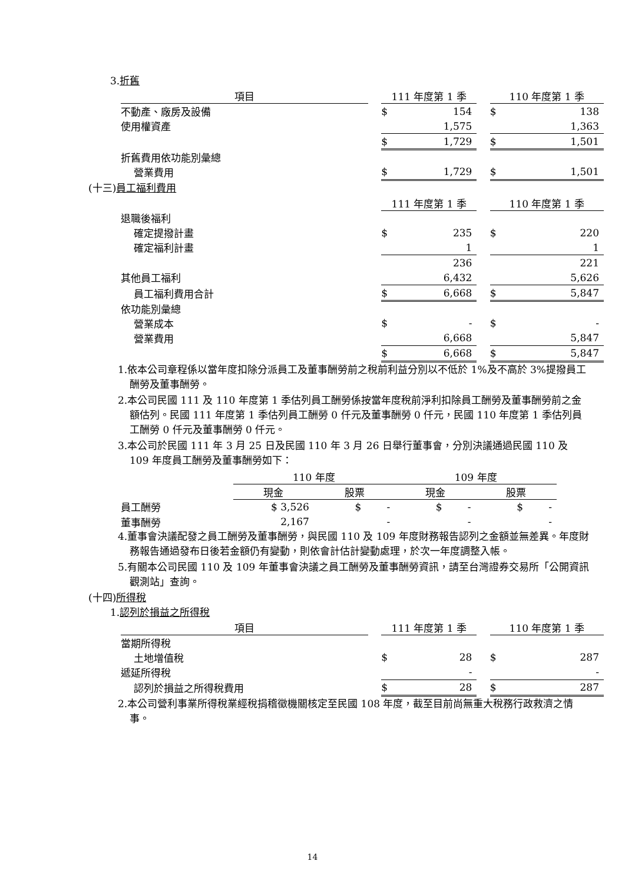3.折舊
| 項目 | | 111 年度第 1 季 | | | 110 年度第 1 季 | |
| 不動產、廠房及設備 | | $ | 154 | | $ | 138 |
| 使用權資產 | | | 1,575 | | | 1,363 |
| | | $ | 1,729 | | $ | 1,501 |
| 折舊費用依功能別彙總 | | | | | | |
| 營業費用 | | $ | 1,729 | | $ | 1,501 |
(十三)員工福利費用
| | | 111 年度第 1 季 | | | 110 年度第 1 季 | |
| 退職後福利 | | | | | | |
| 確定提撥計畫 | | $ | 235 | | $ | 220 |
| 確定福利計畫 | | | 1 | | | 1 |
| | | | 236 | | | 221 |
| 其他員工福利 | | | 6,432 | | | 5,626 |
| 員工福利費用合計 | | $ | 6,668 | | $ | 5,847 |
| 依功能別彙總 | | | | | | |
| 營業成本 | | $ | - | | $ | - |
| 營業費用 | | | 6,668 | | | 5,847 |
| | | $ | 6,668 | | $ | 5,847 |
1.依本公司章程係以當年度扣除分派員工及董事酬勞前之稅前利益分別以不低於 1%及不高於 3%提撥員工酬勞及董事酬勞。
2.本公司民國 111 及 110 年度第 1 季估列員工酬勞係按當年度稅前淨利扣除員工酬勞及董事酬勞前之金額估列。民國 111 年度第 1 季估列員工酬勞 0 仟元及董事酬勞 0 仟元，民國 110 年度第 1 季估列員工酬勞 0 仟元及董事酬勞 0 仟元。
3.本公司於民國 111 年 3 月 25 日及民國 110 年 3 月 26 日舉行董事會，分別決議通過民國 110 及 109 年度員工酬勞及董事酬勞如下：
| | 110 年度 | | 109 年度 | |
| | 現金 | 股票 | 現金 | 股票 |
| 員工酬勞 | $ 3,526 | $ - | $ - | $ - |
| 董事酬勞 | 2,167 | - | - | - |
4.董事會決議配發之員工酬勞及董事酬勞，與民國 110 及 109 年度財務報告認列之金額並無差異。年度財務報告通過發布日後若金額仍有變動，則依會計估計變動處理，於次一年度調整入帳。
5.有關本公司民國 110 及 109 年董事會決議之員工酬勞及董事酬勞資訊，請至台灣證券交易所「公開資訊觀測站」查詢。
(十四)所得稅
1.認列於損益之所得稅
| 項目 | | 111 年度第 1 季 | | | 110 年度第 1 季 | |
| 當期所得稅 | | | | | | |
| 土地增值稅 | | $ | 28 | | $ | 287 |
| 遞延所得稅 | | | - | | | - |
| 認列於損益之所得稅費用 | | $ | 28 | | $ | 287 |
2.本公司營利事業所得稅業經稅捐稽徵機關核定至民國 108 年度，截至目前尚無重大稅務行政救濟之情事。
14